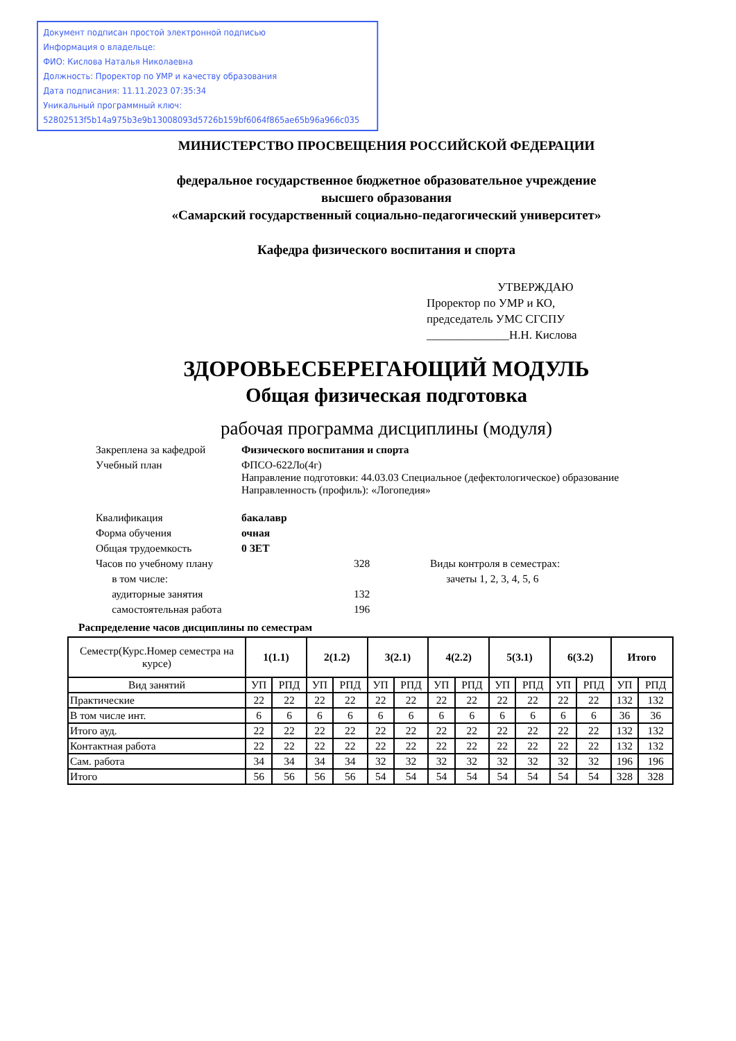Документ подписан простой электронной подписью
Информация о владельце:
ФИО: Кислова Наталья Николаевна
Должность: Проректор по УМР и качеству образования
Дата подписания: 11.11.2023 07:35:34
Уникальный программный ключ:
52802513f5b14a975b3e9b13008093d5726b159bf6064f865ae65b96a966c035
МИНИСТЕРСТВО ПРОСВЕЩЕНИЯ РОССИЙСКОЙ ФЕДЕРАЦИИ
федеральное государственное бюджетное образовательное учреждение
высшего образования
«Самарский государственный социально-педагогический университет»
Кафедра физического воспитания и спорта
УТВЕРЖДАЮ
Проректор по УМР и КО,
председатель УМС СГСПУ
______________Н.Н. Кислова
ЗДОРОВЬЕСБЕРЕГАЮЩИЙ МОДУЛЬ
Общая физическая подготовка
рабочая программа дисциплины (модуля)
| Закреплена за кафедрой | Физического воспитания и спорта | | |
| Учебный план | ФПСО-622Ло(4г) Направление подготовки: 44.03.03 Специальное (дефектологическое) образование Направленность (профиль): «Логопедия» | | |
| Квалификация | бакалавр | | |
| Форма обучения | очная | | |
| Общая трудоемкость | 0 ЗЕТ | | |
| Часов по учебному плану | | 328 | Виды контроля в семестрах: |
| в том числе: | | | зачеты 1, 2, 3, 4, 5, 6 |
| аудиторные занятия | | 132 | |
| самостоятельная работа | | 196 | |
Распределение часов дисциплины по семестрам
| Семестр(Курс.Номер семестра на курсе) | 1(1.1) | | 2(1.2) | | 3(2.1) | | 4(2.2) | | 5(3.1) | | 6(3.2) | | Итого | |
| Вид занятий | УП | РПД | УП | РПД | УП | РПД | УП | РПД | УП | РПД | УП | РПД | УП | РПД |
| Практические | 22 | 22 | 22 | 22 | 22 | 22 | 22 | 22 | 22 | 22 | 22 | 22 | 132 | 132 |
| В том числе инт. | 6 | 6 | 6 | 6 | 6 | 6 | 6 | 6 | 6 | 6 | 6 | 6 | 36 | 36 |
| Итого ауд. | 22 | 22 | 22 | 22 | 22 | 22 | 22 | 22 | 22 | 22 | 22 | 22 | 132 | 132 |
| Контактная работа | 22 | 22 | 22 | 22 | 22 | 22 | 22 | 22 | 22 | 22 | 22 | 22 | 132 | 132 |
| Сам. работа | 34 | 34 | 34 | 34 | 32 | 32 | 32 | 32 | 32 | 32 | 32 | 32 | 196 | 196 |
| Итого | 56 | 56 | 56 | 56 | 54 | 54 | 54 | 54 | 54 | 54 | 54 | 54 | 328 | 328 |